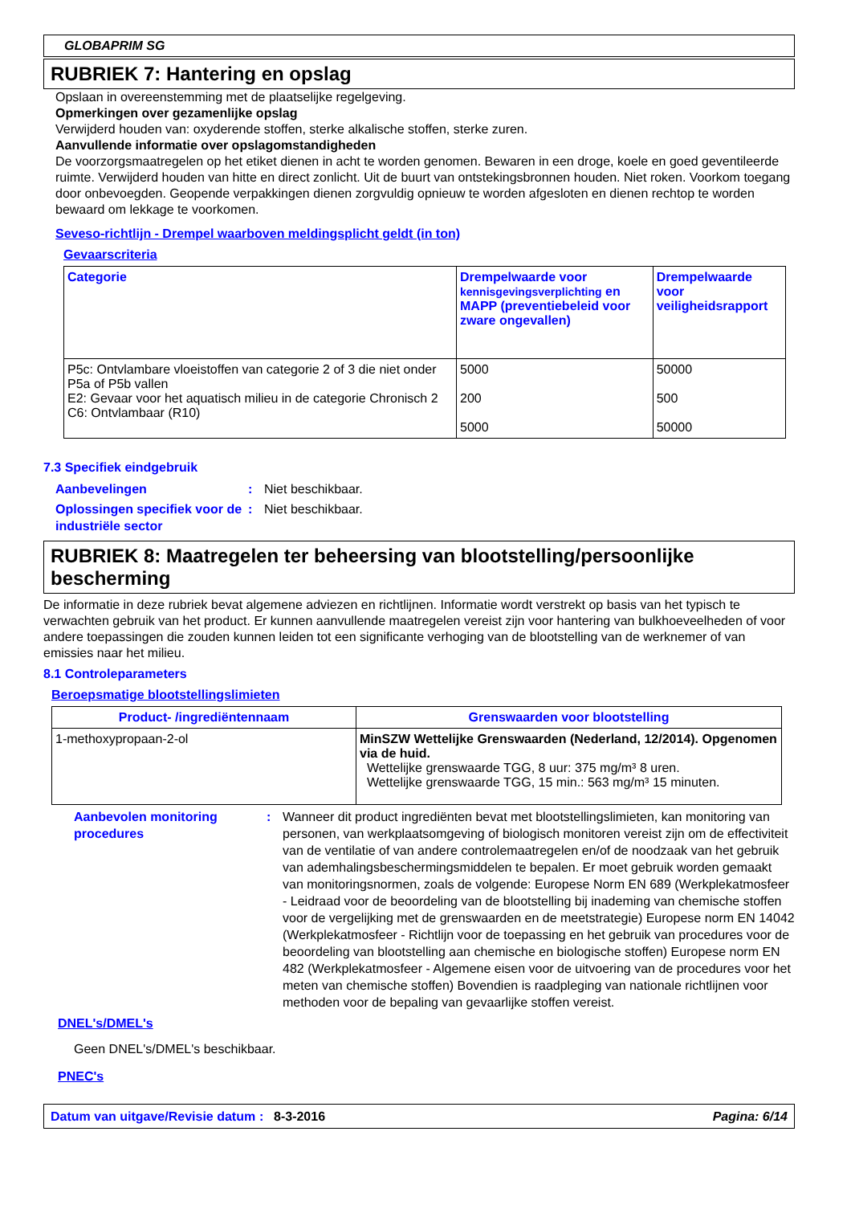GLOBAPRIM SG
RUBRIEK 7: Hantering en opslag
Opslaan in overeenstemming met de plaatselijke regelgeving.
Opmerkingen over gezamenlijke opslag
Verwijderd houden van: oxyderende stoffen, sterke alkalische stoffen, sterke zuren.
Aanvullende informatie over opslagomstandigheden
De voorzorgsmaatregelen op het etiket dienen in acht te worden genomen. Bewaren in een droge, koele en goed geventileerde ruimte. Verwijderd houden van hitte en direct zonlicht. Uit de buurt van ontstekingsbronnen houden. Niet roken. Voorkom toegang door onbevoegden. Geopende verpakkingen dienen zorgvuldig opnieuw te worden afgesloten en dienen rechtop te worden bewaard om lekkage te voorkomen.
Seveso-richtlijn - Drempel waarboven meldingsplicht geldt (in ton)
Gevaarscriteria
| Categorie | Drempelwaarde voor kennisgevingsverplichting en MAPP (preventiebeleid voor zware ongevallen) | Drempelwaarde voor veiligheidsrapport |
| --- | --- | --- |
| P5c: Ontvlambare vloeistoffen van categorie 2 of 3 die niet onder P5a of P5b vallen E2: Gevaar voor het aquatisch milieu in de categorie Chronisch 2 C6: Ontvlambaar (R10) | 5000 200 5000 | 50000 500 50000 |
7.3 Specifiek eindgebruik
Aanbevelingen: Niet beschikbaar.
Oplossingen specifiek voor de industriële sector: Niet beschikbaar.
RUBRIEK 8: Maatregelen ter beheersing van blootstelling/persoonlijke bescherming
De informatie in deze rubriek bevat algemene adviezen en richtlijnen. Informatie wordt verstrekt op basis van het typisch te verwachten gebruik van het product. Er kunnen aanvullende maatregelen vereist zijn voor hantering van bulkhoeveelheden of voor andere toepassingen die zouden kunnen leiden tot een significante verhoging van de blootstelling van de werknemer of van emissies naar het milieu.
8.1 Controleparameters
Beroepsmatige blootstellingslimieten
| Product- /ingrediëntennaam | Grenswaarden voor blootstelling |
| --- | --- |
| 1-methoxypropaan-2-ol | MinSZW Wettelijke Grenswaarden (Nederland, 12/2014). Opgenomen via de huid. Wettelijke grenswaarde TGG, 8 uur: 375 mg/m³ 8 uren. Wettelijke grenswaarde TGG, 15 min.: 563 mg/m³ 15 minuten. |
Aanbevolen monitoring procedures: Wanneer dit product ingrediënten bevat met blootstellingslimieten, kan monitoring van personen, van werkplaatsomgeving of biologisch monitoren vereist zijn om de effectiviteit van de ventilatie of van andere controlemaatregelen en/of de noodzaak van het gebruik van ademhalingsbeschermingsmiddelen te bepalen. Er moet gebruik worden gemaakt van monitoringsnormen, zoals de volgende: Europese Norm EN 689 (Werkplekatmosfeer - Leidraad voor de beoordeling van de blootstelling bij inademing van chemische stoffen voor de vergelijking met de grenswaarden en de meetstrategie) Europese norm EN 14042 (Werkplekatmosfeer - Richtlijn voor de toepassing en het gebruik van procedures voor de beoordeling van blootstelling aan chemische en biologische stoffen) Europese norm EN 482 (Werkplekatmosfeer - Algemene eisen voor de uitvoering van de procedures voor het meten van chemische stoffen) Bovendien is raadpleging van nationale richtlijnen voor methoden voor de bepaling van gevaarlijke stoffen vereist.
DNEL's/DMEL's
Geen DNEL's/DMEL's beschikbaar.
PNEC's
Datum van uitgave/Revisie datum: 8-3-2016 Pagina: 6/14